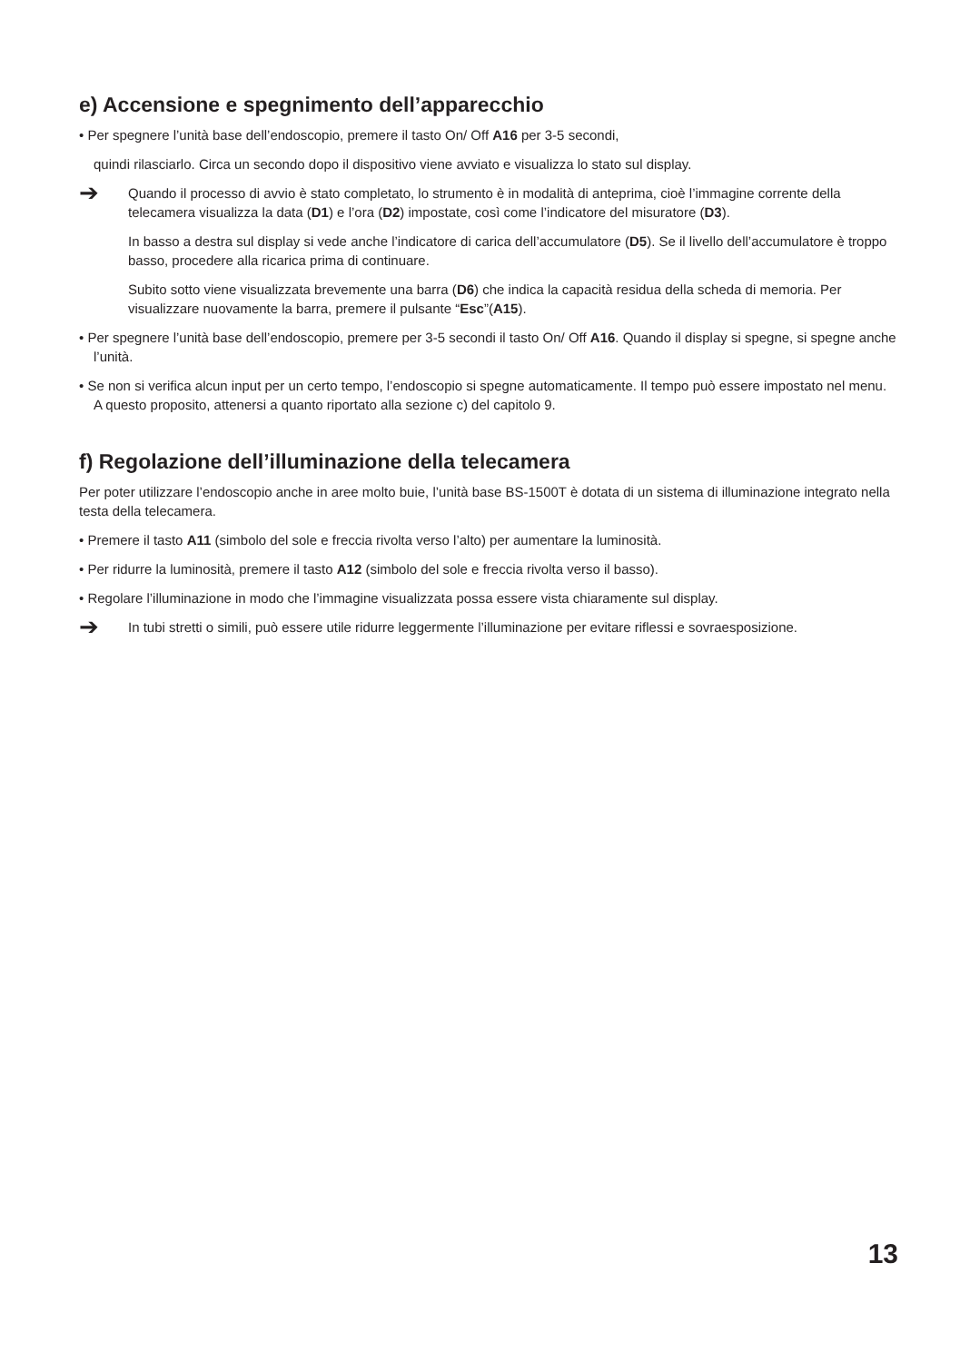e) Accensione e spegnimento dell’apparecchio
• Per spegnere l’unità base dell’endoscopio, premere il tasto On/ Off A16 per 3-5 secondi,
quindi rilasciarlo. Circa un secondo dopo il dispositivo viene avviato e visualizza lo stato sul display.
➔
Quando il processo di avvio è stato completato, lo strumento è in modalità di anteprima, cioè l’immagine corrente della telecamera visualizza la data (D1) e l’ora (D2) impostate, così come l’indicatore del misuratore (D3).
In basso a destra sul display si vede anche l’indicatore di carica dell’accumulatore (D5). Se il livello dell’accumulatore è troppo basso, procedere alla ricarica prima di continuare.
Subito sotto viene visualizzata brevemente una barra (D6) che indica la capacità residua della scheda di memoria. Per visualizzare nuovamente la barra, premere il pulsante “Esc”(A15).
• Per spegnere l’unità base dell’endoscopio, premere per 3-5 secondi il tasto On/ Off A16. Quando il display si spegne, si spegne anche l’unità.
• Se non si verifica alcun input per un certo tempo, l’endoscopio si spegne automaticamente. Il tempo può essere impostato nel menu. A questo proposito, attenersi a quanto riportato alla sezione c) del capitolo 9.
f) Regolazione dell’illuminazione della telecamera
Per poter utilizzare l’endoscopio anche in aree molto buie, l’unità base BS-1500T è dotata di un sistema di illuminazione integrato nella testa della telecamera.
• Premere il tasto A11 (simbolo del sole e freccia rivolta verso l’alto) per aumentare la luminosità.
• Per ridurre la luminosità, premere il tasto A12 (simbolo del sole e freccia rivolta verso il basso).
• Regolare l’illuminazione in modo che l’immagine visualizzata possa essere vista chiaramente sul display.
➔
In tubi stretti o simili, può essere utile ridurre leggermente l’illuminazione per evitare riflessi e sovraesposizione.
13